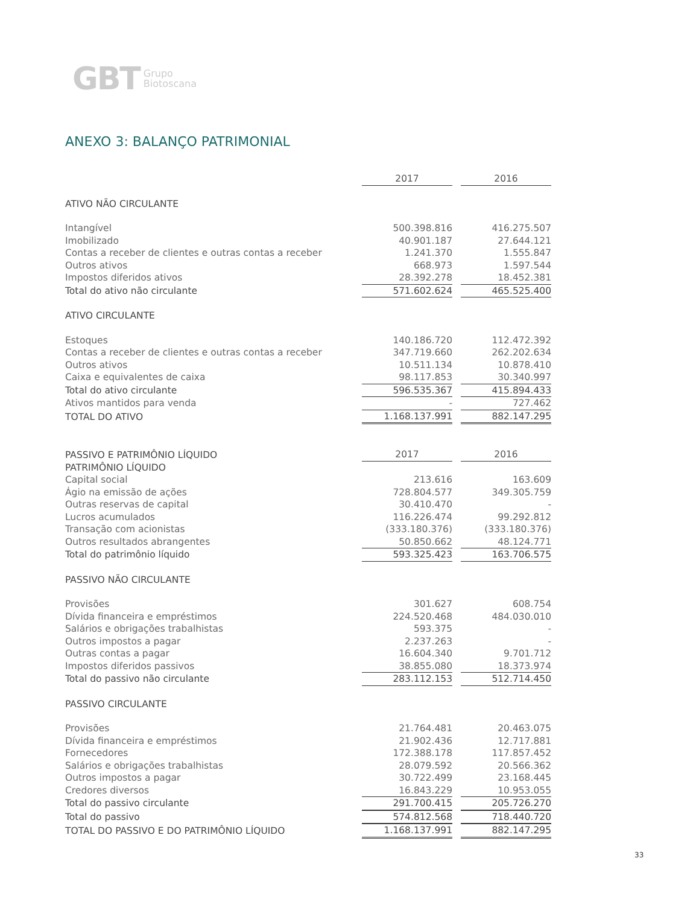GBT Grupo
Biotoscana
ANEXO 3: BALANÇO PATRIMONIAL
| | 2017 | | 2016 |
| ATIVO NÃO CIRCULANTE | | | |
| Intangível | 500.398.816 | | 416.275.507 |
| Imobilizado | 40.901.187 | | 27.644.121 |
| Contas a receber de clientes e outras contas a receber | 1.241.370 | | 1.555.847 |
| Outros ativos | 668.973 | | 1.597.544 |
| Impostos diferidos ativos | 28.392.278 | | 18.452.381 |
| Total do ativo não circulante | 571.602.624 | | 465.525.400 |
| ATIVO CIRCULANTE | | | |
| Estoques | 140.186.720 | | 112.472.392 |
| Contas a receber de clientes e outras contas a receber | 347.719.660 | | 262.202.634 |
| Outros ativos | 10.511.134 | | 10.878.410 |
| Caixa e equivalentes de caixa | 98.117.853 | | 30.340.997 |
| Total do ativo circulante | 596.535.367 | | 415.894.433 |
| Ativos mantidos para venda | - | | 727.462 |
| TOTAL DO ATIVO | 1.168.137.991 | | 882.147.295 |
| PASSIVO E PATRIMÔNIO LÍQUIDO | 2017 | | 2016 |
| PATRIMÔNIO LÍQUIDO | | | |
| Capital social | 213.616 | | 163.609 |
| Ágio na emissão de ações | 728.804.577 | | 349.305.759 |
| Outras reservas de capital | 30.410.470 | | - |
| Lucros acumulados | 116.226.474 | | 99.292.812 |
| Transação com acionistas | (333.180.376) | | (333.180.376) |
| Outros resultados abrangentes | 50.850.662 | | 48.124.771 |
| Total do patrimônio líquido | 593.325.423 | | 163.706.575 |
| PASSIVO NÃO CIRCULANTE | | | |
| Provisões | 301.627 | | 608.754 |
| Dívida financeira e empréstimos | 224.520.468 | | 484.030.010 |
| Salários e obrigações trabalhistas | 593.375 | | - |
| Outros impostos a pagar | 2.237.263 | | - |
| Outras contas a pagar | 16.604.340 | | 9.701.712 |
| Impostos diferidos passivos | 38.855.080 | | 18.373.974 |
| Total do passivo não circulante | 283.112.153 | | 512.714.450 |
| PASSIVO CIRCULANTE | | | |
| Provisões | 21.764.481 | | 20.463.075 |
| Dívida financeira e empréstimos | 21.902.436 | | 12.717.881 |
| Fornecedores | 172.388.178 | | 117.857.452 |
| Salários e obrigações trabalhistas | 28.079.592 | | 20.566.362 |
| Outros impostos a pagar | 30.722.499 | | 23.168.445 |
| Credores diversos | 16.843.229 | | 10.953.055 |
| Total do passivo circulante | 291.700.415 | | 205.726.270 |
| Total do passivo | 574.812.568 | | 718.440.720 |
| TOTAL DO PASSIVO E DO PATRIMÔNIO LÍQUIDO | 1.168.137.991 | | 882.147.295 |
33